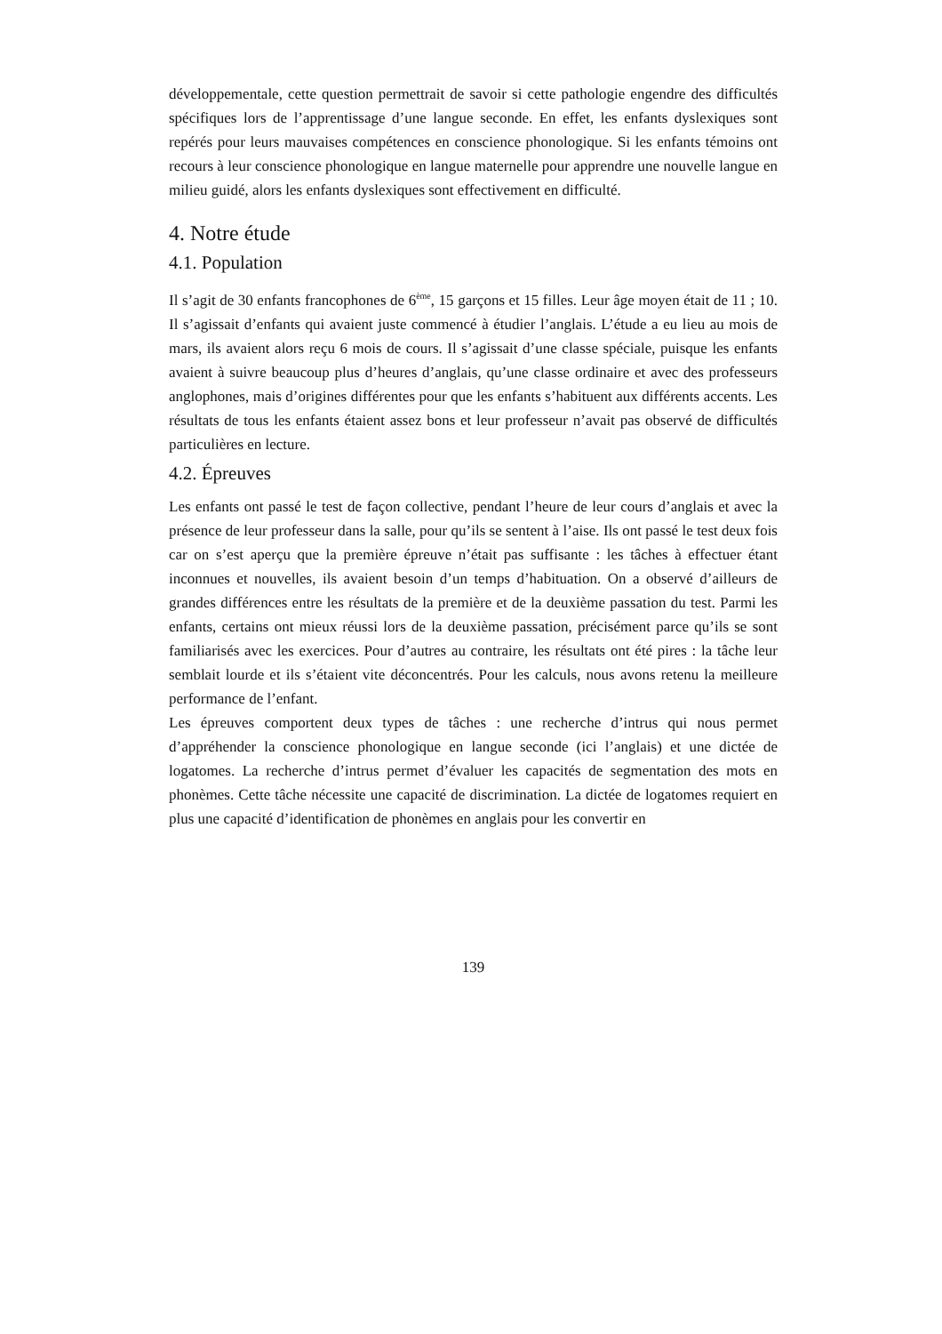développementale, cette question permettrait de savoir si cette pathologie engendre des difficultés spécifiques lors de l’apprentissage d’une langue seconde. En effet, les enfants dyslexiques sont repérés pour leurs mauvaises compétences en conscience phonologique. Si les enfants témoins ont recours à leur conscience phonologique en langue maternelle pour apprendre une nouvelle langue en milieu guidé, alors les enfants dyslexiques sont effectivement en difficulté.
4. Notre étude
4.1. Population
Il s’agit de 30 enfants francophones de 6<sup>ème</sup>, 15 garçons et 15 filles. Leur âge moyen était de 11 ; 10. Il s’agissait d’enfants qui avaient juste commencé à étudier l’anglais. L’étude a eu lieu au mois de mars, ils avaient alors reçu 6 mois de cours. Il s’agissait d’une classe spéciale, puisque les enfants avaient à suivre beaucoup plus d’heures d’anglais, qu’une classe ordinaire et avec des professeurs anglophones, mais d’origines différentes pour que les enfants s’habituent aux différents accents. Les résultats de tous les enfants étaient assez bons et leur professeur n’avait pas observé de difficultés particulières en lecture.
4.2. Épreuves
Les enfants ont passé le test de façon collective, pendant l’heure de leur cours d’anglais et avec la présence de leur professeur dans la salle, pour qu’ils se sentent à l’aise. Ils ont passé le test deux fois car on s’est aperçu que la première épreuve n’était pas suffisante : les tâches à effectuer étant inconnues et nouvelles, ils avaient besoin d’un temps d’habituation. On a observé d’ailleurs de grandes différences entre les résultats de la première et de la deuxième passation du test. Parmi les enfants, certains ont mieux réussi lors de la deuxième passation, précisément parce qu’ils se sont familiarisés avec les exercices. Pour d’autres au contraire, les résultats ont été pires : la tâche leur semblait lourde et ils s’étaient vite déconcentrés. Pour les calculs, nous avons retenu la meilleure performance de l’enfant.
Les épreuves comportent deux types de tâches : une recherche d’intrus qui nous permet d’appréhender la conscience phonologique en langue seconde (ici l’anglais) et une dictée de logatomes. La recherche d’intrus permet d’évaluer les capacités de segmentation des mots en phonèmes. Cette tâche nécessite une capacité de discrimination. La dictée de logatomes requiert en plus une capacité d’identification de phonèmes en anglais pour les convertir en
139